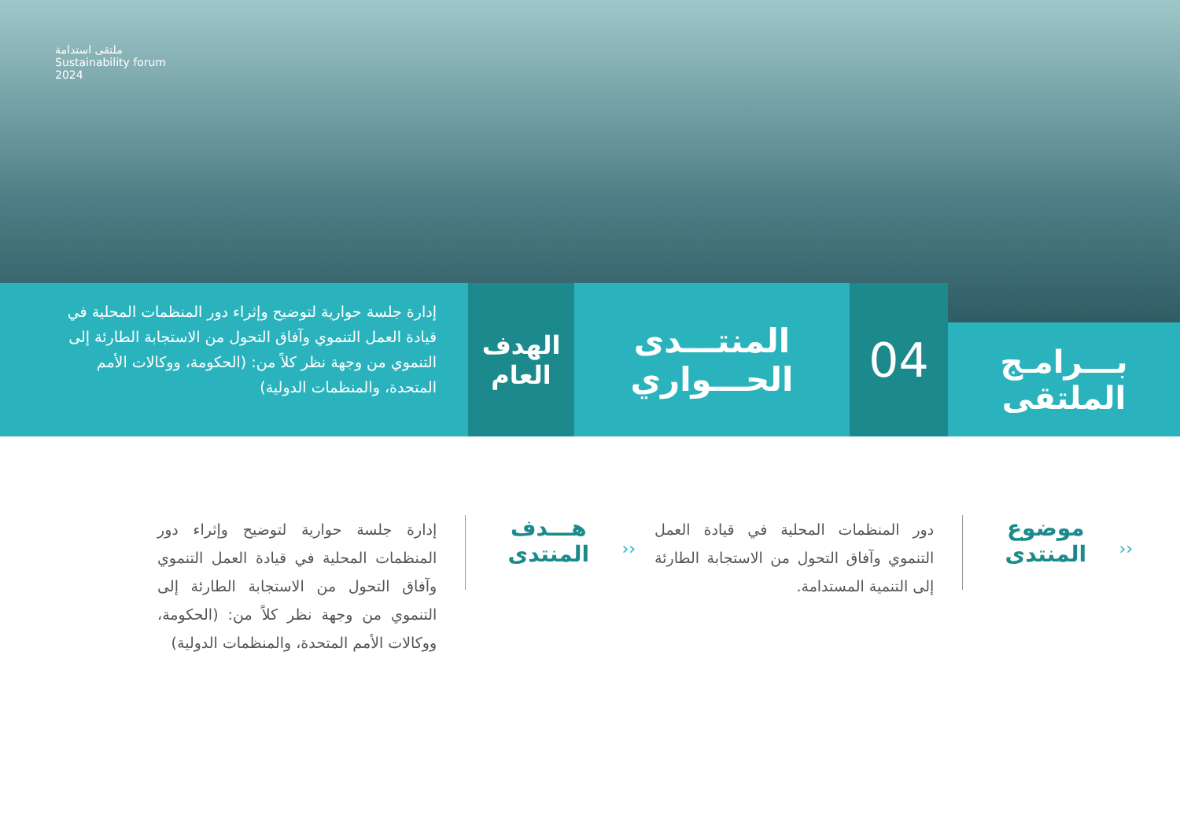ملتقى استدامة
Sustainability forum
2024
بـــرامـج
الملتقى
04
المنتـــدى
الحـــواري
الهدف
العام
إدارة جلسة حوارية لتوضيح وإثراء دور المنظمات المحلية في قيادة العمل التنموي وآفاق التحول من الاستجابة الطارئة إلى التنموي من وجهة نظر كلاً من: (الحكومة، ووكالات الأمم المتحدة، والمنظمات الدولية)
‹‹
موضوع
المنتدى
دور المنظمات المحلية في قيادة العمل التنموي وآفاق التحول من الاستجابة الطارئة إلى التنمية المستدامة.
‹‹
هـــدف
المنتدى
إدارة جلسة حوارية لتوضيح وإثراء دور المنظمات المحلية في قيادة العمل التنموي وآفاق التحول من الاستجابة الطارئة إلى التنموي من وجهة نظر كلاً من: (الحكومة، ووكالات الأمم المتحدة، والمنظمات الدولية)